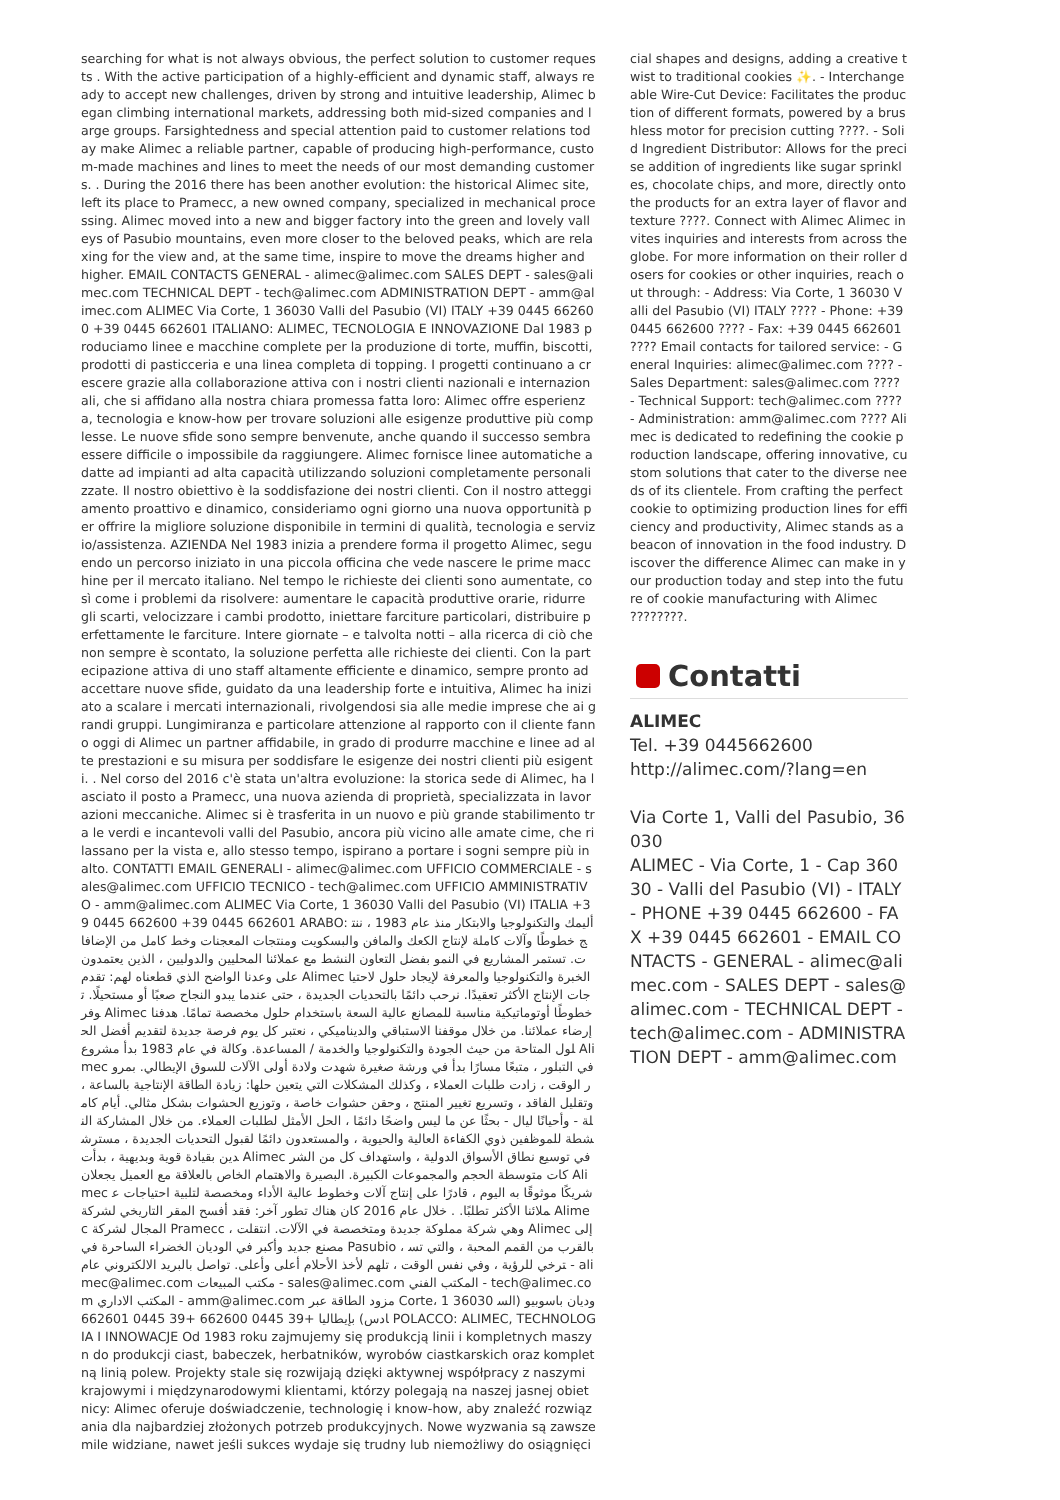searching for what is not always obvious, the perfect solution to customer requests . With the active participation of a highly-efficient and dynamic staff, always ready to accept new challenges, driven by strong and intuitive leadership, Alimec began climbing international markets, addressing both mid-sized companies and large groups. Farsightedness and special attention paid to customer relations today make Alimec a reliable partner, capable of producing high-performance, custom-made machines and lines to meet the needs of our most demanding customers. . During the 2016 there has been another evolution: the historical Alimec site, left its place to Pramecc, a new owned company, specialized in mechanical processing. Alimec moved into a new and bigger factory into the green and lovely valleys of Pasubio mountains, even more closer to the beloved peaks, which are relaxing for the view and, at the same time, inspire to move the dreams higher and higher. EMAIL CONTACTS GENERAL - alimec@alimec.com SALES DEPT - sales@alimec.com TECHNICAL DEPT - tech@alimec.com ADMINISTRATION DEPT - amm@alimec.com ALIMEC Via Corte, 1 36030 Valli del Pasubio (VI) ITALY +39 0445 662600 +39 0445 662601 ITALIANO: ALIMEC, TECNOLOGIA E INNOVAZIONE Dal 1983 produciamo linee e macchine complete per la produzione di torte, muffin, biscotti, prodotti di pasticceria e una linea completa di topping. I progetti continuano a crescere grazie alla collaborazione attiva con i nostri clienti nazionali e internazionali, che si affidano alla nostra chiara promessa fatta loro: Alimec offre esperienza, tecnologia e know-how per trovare soluzioni alle esigenze produttive più complesse. Le nuove sfide sono sempre benvenute, anche quando il successo sembra essere difficile o impossibile da raggiungere. Alimec fornisce linee automatiche adatte ad impianti ad alta capacità utilizzando soluzioni completamente personalizzate. Il nostro obiettivo è la soddisfazione dei nostri clienti. Con il nostro atteggiamento proattivo e dinamico, consideriamo ogni giorno una nuova opportunità per offrire la migliore soluzione disponibile in termini di qualità, tecnologia e servizio/assistenza. AZIENDA Nel 1983 inizia a prendere forma il progetto Alimec, seguendo un percorso iniziato in una piccola officina che vede nascere le prime macchine per il mercato italiano. Nel tempo le richieste dei clienti sono aumentate, così come i problemi da risolvere: aumentare le capacità produttive orarie, ridurre gli scarti, velocizzare i cambi prodotto, iniettare farciture particolari, distribuire perfettamente le farciture. Intere giornate – e talvolta notti – alla ricerca di ciò che non sempre è scontato, la soluzione perfetta alle richieste dei clienti. Con la partecipazione attiva di uno staff altamente efficiente e dinamico, sempre pronto ad accettare nuove sfide, guidato da una leadership forte e intuitiva, Alimec ha iniziato a scalare i mercati internazionali, rivolgendosi sia alle medie imprese che ai grandi gruppi. Lungimiranza e particolare attenzione al rapporto con il cliente fanno oggi di Alimec un partner affidabile, in grado di produrre macchine e linee ad alte prestazioni e su misura per soddisfare le esigenze dei nostri clienti più esigenti. . Nel corso del 2016 c'è stata un'altra evoluzione: la storica sede di Alimec, ha lasciato il posto a Pramecc, una nuova azienda di proprietà, specializzata in lavorazioni meccaniche. Alimec si è trasferita in un nuovo e più grande stabilimento tra le verdi e incantevoli valli del Pasubio, ancora più vicino alle amate cime, che rilassano per la vista e, allo stesso tempo, ispirano a portare i sogni sempre più in alto. CONTATTI EMAIL GENERALI - alimec@alimec.com UFFICIO COMMERCIALE - sales@alimec.com UFFICIO TECNICO - tech@alimec.com UFFICIO AMMINISTRATIVO - amm@alimec.com ALIMEC Via Corte, 1 36030 Valli del Pasubio (VI) ITALIA +39 0445 662600 +39 0445 662601 ARABO: أليمك والتكنولوجيا والابتكار منذ عام 1983 ، ننتج خطوطًا وآلات كاملة لإنتاج الكعك والمافن والبسكويت ومنتجات المعجنات وخط كامل من الإضافات. تستمر المشاريع في النمو بفضل التعاون النشط مع عملائنا المحليين والدوليين ، الذين يعتمدون على وعدنا الواضح الذي قطعناه لهم: تقدم Alimec الخبرة والتكنولوجيا والمعرفة لإيجاد حلول لاحتياجات الإنتاج الأكثر تعقيدًا. نرحب دائمًا بالتحديات الجديدة ، حتى عندما يبدو النجاح صعبًا أو مستحيلًا. توفر Alimec خطوطًا أوتوماتيكية مناسبة للمصانع عالية السعة باستخدام حلول مخصصة تمامًا. هدفنا إرضاء عملائنا. من خلال موقفنا الاستباقي والديناميكي ، نعتبر كل يوم فرصة جديدة لتقديم أفضل الحلول المتاحة من حيث الجودة والتكنولوجيا والخدمة / المساعدة. وكالة في عام 1983 بدأ مشروع Alimec في التبلور ، متبعًا مسارًا بدأ في ورشة صغيرة شهدت ولادة أولى الآلات للسوق الإيطالي. بمرور الوقت ، زادت طلبات العملاء ، وكذلك المشكلات التي يتعين حلها: زيادة الطاقة الإنتاجية بالساعة ، وتقليل الفاقد ، وتسريع تغيير المنتج ، وحقن حشوات خاصة ، وتوزيع الحشوات بشكل مثالي. أيام كاملة - وأحيانًا ليال - بحثًا عن ما ليس واضحًا دائمًا ، الحل الأمثل لطلبات العملاء. من خلال المشاركة النشطة للموظفين ذوي الكفاءة العالية والحيوية ، والمستعدون دائمًا لقبول التحديات الجديدة ، مسترشدين بقيادة قوية وبديهية ، بدأت Alimec في توسيع نطاق الأسواق الدولية ، واستهداف كل من الشركات متوسطة الحجم والمجموعات الكبيرة. البصيرة والاهتمام الخاص بالعلاقة مع العميل يجعلان Alimec شريكًا موثوقًا به اليوم ، قادرًا على إنتاج آلات وخطوط عالية الأداء ومخصصة لتلبية احتياجات عملائنا الأكثر تطلبًا. . خلال عام 2016 كان هناك تطور آخر: فقد أفسح المقر التاريخي لشركة Alimec المجال لشركة Pramecc ، وهي شركة مملوكة جديدة ومتخصصة في الآلات. انتقلت Alimec إلى مصنع جديد وأكبر في الوديان الخضراء الساحرة في Pasubio ، بالقرب من القمم المحبة ، والتي تسترخي للرؤية ، وفي نفس الوقت ، تلهم لأخذ الأحلام أعلى وأعلى. تواصل بالبريد الالكتروني عام - alimec@alimec.com مكتب المبيعات - sales@alimec.com المكتب الفني - tech@alimec.com المكتب الاداري - amm@alimec.com مزود الطاقة عبر Corte، 1 36030 ودیان باسوبيو (السادس) بإيطاليا +39 0445 662600 +39 0445 662601 POLACCO: ALIMEC, TECHNOLOGIA I INNOWACJE Od 1983 roku zajmujemy się produkcją linii i kompletnych maszyn do produkcji ciast, babeczek, herbatników, wyrobów ciastkarskich oraz kompletną linią polew. Projekty stale się rozwijają dzięki aktywnej współpracy z naszymi krajowymi i międzynarodowymi klientami, którzy polegają na naszej jasnej obietnicy: Alimec oferuje doświadczenie, technologię i know-how, aby znaleźć rozwiązania dla najbardziej złożonych potrzeb produkcyjnych. Nowe wyzwania są zawsze mile widziane, nawet jeśli sukces wydaje się trudny lub niemożliwy do osiągnięci
cial shapes and designs, adding a creative twist to traditional cookies ✨. - Interchangeable Wire-Cut Device: Facilitates the production of different formats, powered by a brushless motor for precision cutting ????. - Solid Ingredient Distributor: Allows for the precise addition of ingredients like sugar sprinkles, chocolate chips, and more, directly onto the products for an extra layer of flavor and texture ????. Connect with Alimec Alimec invites inquiries and interests from across the globe. For more information on their roller dosers for cookies or other inquiries, reach out through: - Address: Via Corte, 1 36030 Valli del Pasubio (VI) ITALY ???? - Phone: +39 0445 662600 ???? - Fax: +39 0445 662601 ???? Email contacts for tailored service: - General Inquiries: alimec@alimec.com ???? - Sales Department: sales@alimec.com ???? - Technical Support: tech@alimec.com ???? - Administration: amm@alimec.com ???? Alimec is dedicated to redefining the cookie production landscape, offering innovative, custom solutions that cater to the diverse needs of its clientele. From crafting the perfect cookie to optimizing production lines for efficiency and productivity, Alimec stands as a beacon of innovation in the food industry. Discover the difference Alimec can make in your production today and step into the future of cookie manufacturing with Alimec ????????.
Contatti
ALIMEC
Tel. +39 0445662600
http://alimec.com/?lang=en
Via Corte 1, Valli del Pasubio, 36030
ALIMEC - Via Corte, 1 - Cap 36030 - Valli del Pasubio (VI) - ITALY - PHONE +39 0445 662600 - FAX +39 0445 662601 - EMAIL CONTACTS - GENERAL - alimec@alimec.com - SALES DEPT - sales@alimec.com - TECHNICAL DEPT - tech@alimec.com - ADMINISTRATION DEPT - amm@alimec.com